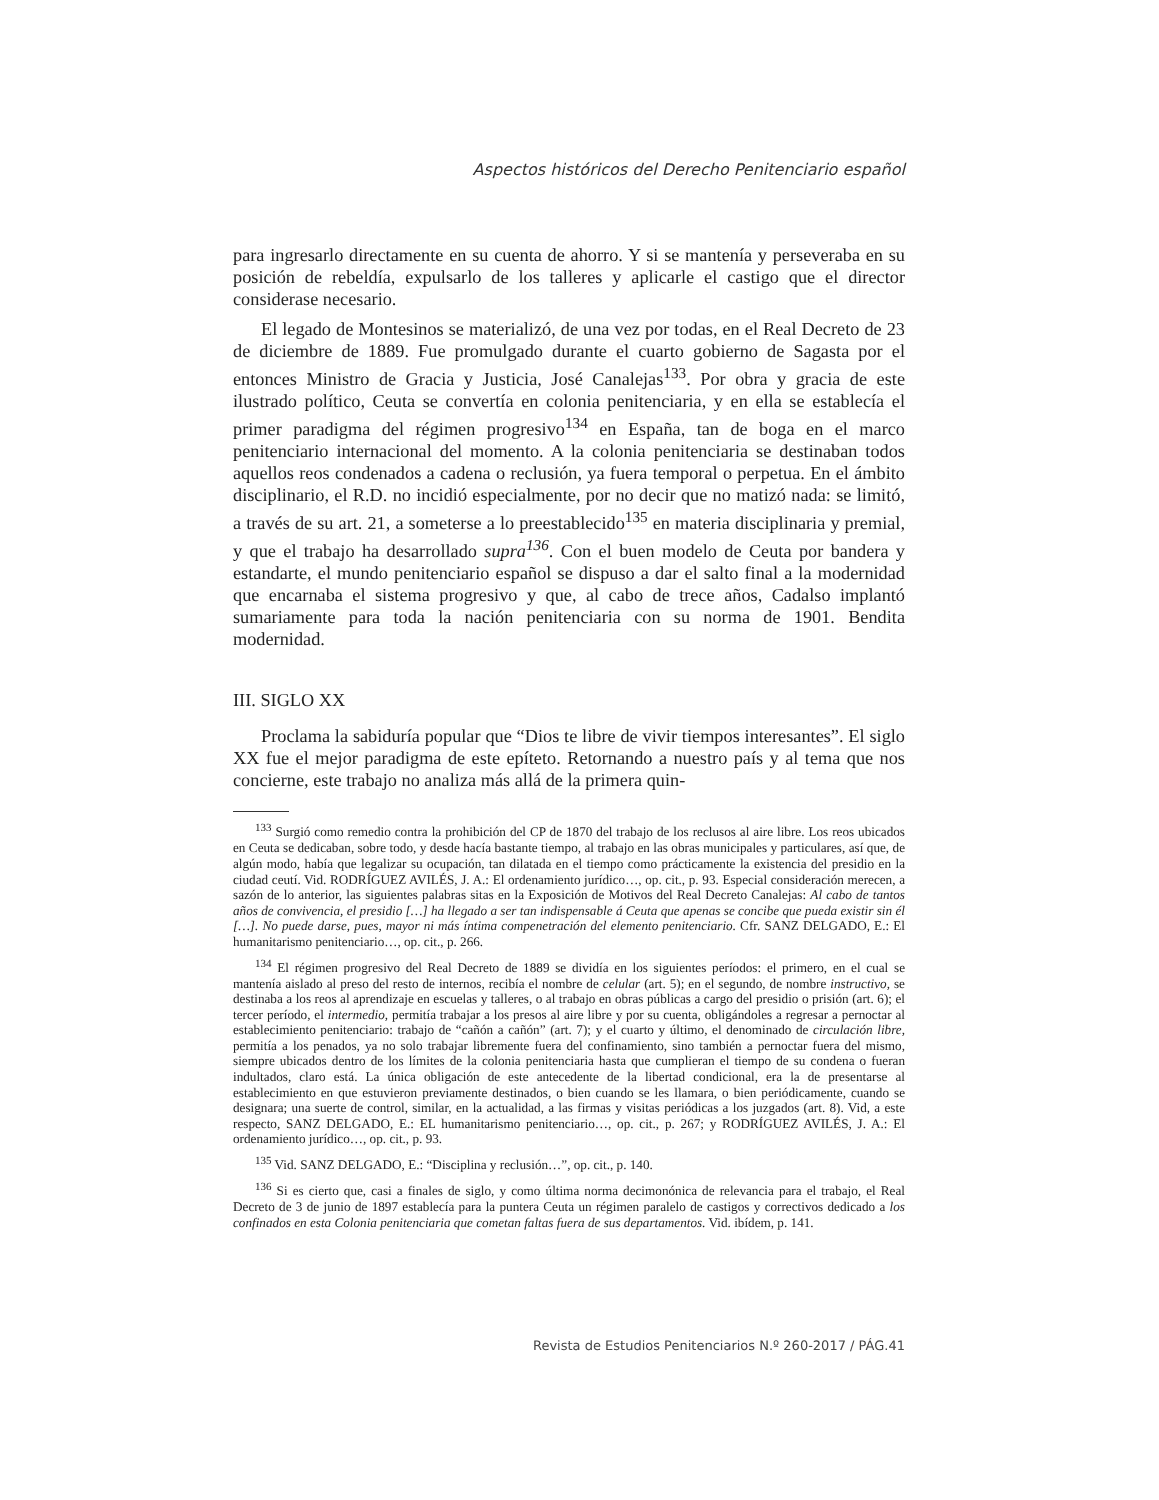Aspectos históricos del Derecho Penitenciario español
para ingresarlo directamente en su cuenta de ahorro. Y si se mantenía y perseveraba en su posición de rebeldía, expulsarlo de los talleres y aplicarle el castigo que el director considerase necesario.
El legado de Montesinos se materializó, de una vez por todas, en el Real Decreto de 23 de diciembre de 1889. Fue promulgado durante el cuarto gobierno de Sagasta por el entonces Ministro de Gracia y Justicia, José Canalejas<sup>133</sup>. Por obra y gracia de este ilustrado político, Ceuta se convertía en colonia penitenciaria, y en ella se establecía el primer paradigma del régimen progresivo<sup>134</sup> en España, tan de boga en el marco penitenciario internacional del momento. A la colonia penitenciaria se destinaban todos aquellos reos condenados a cadena o reclusión, ya fuera temporal o perpetua. En el ámbito disciplinario, el R.D. no incidió especialmente, por no decir que no matizó nada: se limitó, a través de su art. 21, a someterse a lo preestablecido<sup>135</sup> en materia disciplinaria y premial, y que el trabajo ha desarrollado supra<sup>136</sup>. Con el buen modelo de Ceuta por bandera y estandarte, el mundo penitenciario español se dispuso a dar el salto final a la modernidad que encarnaba el sistema progresivo y que, al cabo de trece años, Cadalso implantó sumariamente para toda la nación penitenciaria con su norma de 1901. Bendita modernidad.
III. SIGLO XX
Proclama la sabiduría popular que “Dios te libre de vivir tiempos interesantes”. El siglo XX fue el mejor paradigma de este epíteto. Retornando a nuestro país y al tema que nos concierne, este trabajo no analiza más allá de la primera quin-
<sup>133</sup> Surgió como remedio contra la prohibición del CP de 1870 del trabajo de los reclusos al aire libre. Los reos ubicados en Ceuta se dedicaban, sobre todo, y desde hacía bastante tiempo, al trabajo en las obras municipales y particulares, así que, de algún modo, había que legalizar su ocupación, tan dilatada en el tiempo como prácticamente la existencia del presidio en la ciudad ceutí. Vid. RODRÍGUEZ AVILÉS, J. A.: El ordenamiento jurídico…, op. cit., p. 93. Especial consideración merecen, a sazón de lo anterior, las siguientes palabras sitas en la Exposición de Motivos del Real Decreto Canalejas: Al cabo de tantos años de convivencia, el presidio […] ha llegado a ser tan indispensable á Ceuta que apenas se concibe que pueda existir sin él […]. No puede darse, pues, mayor ni más íntima compenetración del elemento penitenciario. Cfr. SANZ DELGADO, E.: El humanitarismo penitenciario…, op. cit., p. 266.
<sup>134</sup> El régimen progresivo del Real Decreto de 1889 se dividía en los siguientes períodos: el primero, en el cual se mantenía aislado al preso del resto de internos, recibía el nombre de celular (art. 5); en el segundo, de nombre instructivo, se destinaba a los reos al aprendizaje en escuelas y talleres, o al trabajo en obras públicas a cargo del presidio o prisión (art. 6); el tercer período, el intermedio, permitía trabajar a los presos al aire libre y por su cuenta, obligándoles a regresar a pernoctar al establecimiento penitenciario: trabajo de “cañón a cañón” (art. 7); y el cuarto y último, el denominado de circulación libre, permitía a los penados, ya no solo trabajar libremente fuera del confinamiento, sino también a pernoctar fuera del mismo, siempre ubicados dentro de los límites de la colonia penitenciaria hasta que cumplieran el tiempo de su condena o fueran indultados, claro está. La única obligación de este antecedente de la libertad condicional, era la de presentarse al establecimiento en que estuvieron previamente destinados, o bien cuando se les llamara, o bien periódicamente, cuando se designara; una suerte de control, similar, en la actualidad, a las firmas y visitas periódicas a los juzgados (art. 8). Vid, a este respecto, SANZ DELGADO, E.: EL humanitarismo penitenciario…, op. cit., p. 267; y RODRÍGUEZ AVILÉS, J. A.: El ordenamiento jurídico…, op. cit., p. 93.
<sup>135</sup> Vid. SANZ DELGADO, E.: “Disciplina y reclusión…”, op. cit., p. 140.
<sup>136</sup> Si es cierto que, casi a finales de siglo, y como última norma decimonónica de relevancia para el trabajo, el Real Decreto de 3 de junio de 1897 establecía para la puntera Ceuta un régimen paralelo de castigos y correctivos dedicado a los confinados en esta Colonia penitenciaria que cometan faltas fuera de sus departamentos. Vid. ibídem, p. 141.
Revista de Estudios Penitenciarios N.º 260-2017 / PÁG.41